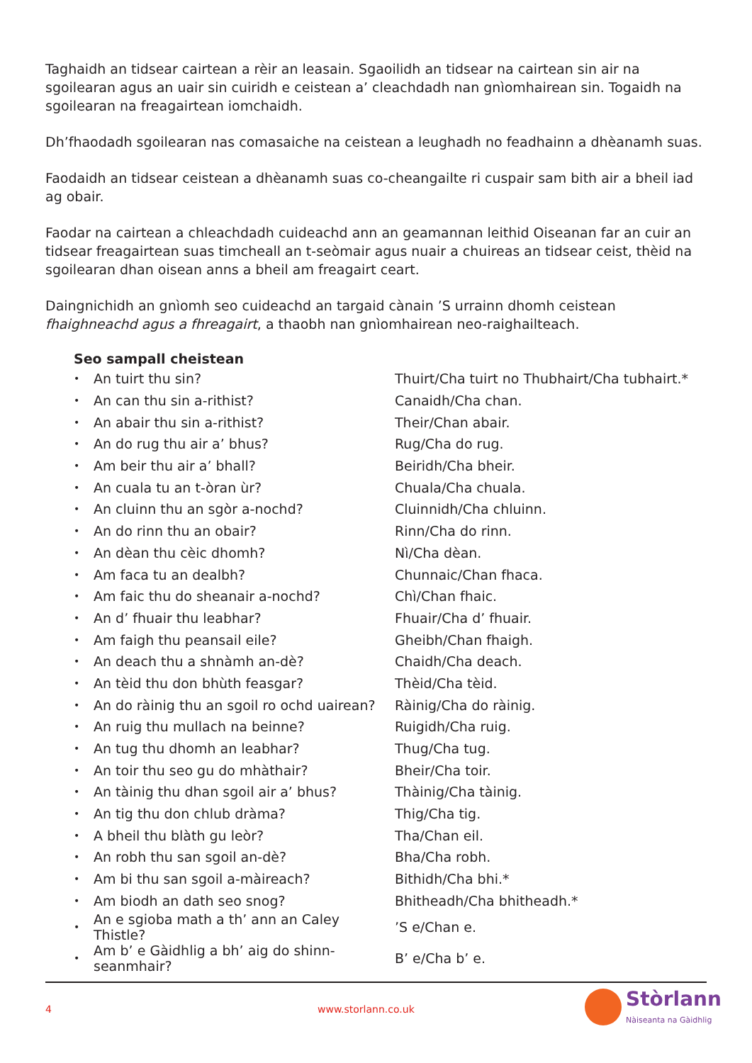Taghaidh an tidsear cairtean a rèir an leasain. Sgaoilidh an tidsear na cairtean sin air na sgoilearan agus an uair sin cuiridh e ceistean a’ cleachdadh nan gnìomhairean sin. Togaidh na sgoilearan na freagairtean iomchaidh.
Dh’fhaodadh sgoilearan nas comasaiche na ceistean a leughadh no feadhainn a dhèanamh suas.
Faodaidh an tidsear ceistean a dhèanamh suas co-cheangailte ri cuspair sam bith air a bheil iad ag obair.
Faodar na cairtean a chleachdadh cuideachd ann an geamannan leithid Oiseanan far an cuir an tidsear freagairtean suas timcheall an t-seòmair agus nuair a chuireas an tidsear ceist, thèid na sgoilearan dhan oisean anns a bheil am freagairt ceart.
Daingnichidh an gnìomh seo cuideachd an targaid cànain ’S urrainn dhomh ceistean fhaighneachd agus a fhreagairt, a thaobh nan gnìomhairean neo-raighailteach.
Seo sampall cheistean
| • | An tuirt thu sin? | Thuirt/Cha tuirt no Thubhairt/Cha tubhairt.* |
| • | An can thu sin a-rithist? | Canaidh/Cha chan. |
| • | An abair thu sin a-rithist? | Their/Chan abair. |
| • | An do rug thu air a’ bhus? | Rug/Cha do rug. |
| • | Am beir thu air a’ bhall? | Beiridh/Cha bheir. |
| • | An cuala tu an t-òran ùr? | Chuala/Cha chuala. |
| • | An cluinn thu an sgòr a-nochd? | Cluinnidh/Cha chluinn. |
| • | An do rinn thu an obair? | Rinn/Cha do rinn. |
| • | An dèan thu cèic dhomh? | Nì/Cha dèan. |
| • | Am faca tu an dealbh? | Chunnaic/Chan fhaca. |
| • | Am faic thu do sheanair a-nochd? | Chì/Chan fhaic. |
| • | An d’ fhuair thu leabhar? | Fhuair/Cha d’ fhuair. |
| • | Am faigh thu peansail eile? | Gheibh/Chan fhaigh. |
| • | An deach thu a shnàmh an-dè? | Chaidh/Cha deach. |
| • | An tèid thu don bhùth feasgar? | Thèid/Cha tèid. |
| • | An do ràinig thu an sgoil ro ochd uairean? | Ràinig/Cha do ràinig. |
| • | An ruig thu mullach na beinne? | Ruigidh/Cha ruig. |
| • | An tug thu dhomh an leabhar? | Thug/Cha tug. |
| • | An toir thu seo gu do mhàthair? | Bheir/Cha toir. |
| • | An tàinig thu dhan sgoil air a’ bhus? | Thàinig/Cha tàinig. |
| • | An tig thu don chlub dràma? | Thig/Cha tig. |
| • | A bheil thu blàth gu leòr? | Tha/Chan eil. |
| • | An robh thu san sgoil an-dè? | Bha/Cha robh. |
| • | Am bi thu san sgoil a-màireach? | Bithidh/Cha bhi.* |
| • | Am biodh an dath seo snog? | Bhitheadh/Cha bhitheadh.* |
| • | An e sgioba math a th’ ann an Caley Thistle? | ’S e/Chan e. |
| • | Am b’ e Gàidhlig a bh’ aig do shinn-seanmhair? | B’ e/Cha b’ e. |
4 www.storlann.co.uk
Stòrlann
Nàiseanta na Gàidhlig